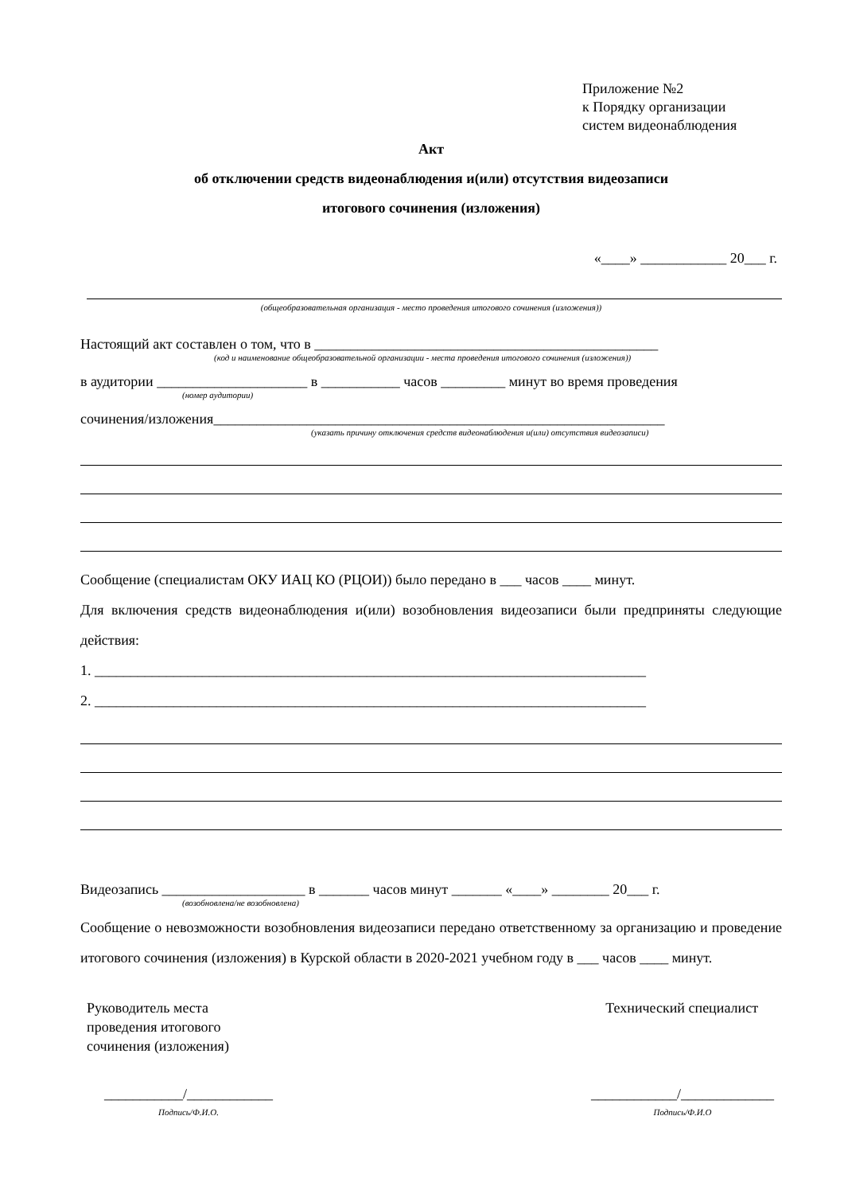Приложение №2
к Порядку организации
систем видеонаблюдения
Акт
об отключении средств видеонаблюдения и(или) отсутствия видеозаписи
итогового сочинения (изложения)
«____» ____________ 20___ г.
(общеобразовательная организация - место проведения итогового сочинения (изложения))
Настоящий акт составлен о том, что в ________________________________________________
(код и наименование общеобразовательной организации - места проведения итогового сочинения (изложения))
в аудитории _____________________ в ___________ часов _________ минут во время проведения
(номер аудитории)
сочинения/изложения_______________________________________________________________
(указать причину отключения средств видеонаблюдения и(или) отсутствия видеозаписи)
Сообщение (специалистам ОКУ ИАЦ КО (РЦОИ)) было передано в ___ часов ____ минут.
Для включения средств видеонаблюдения и(или) возобновления видеозаписи были предприняты следующие действия:
1. _____________________________________________________________________________
2. _____________________________________________________________________________
Видеозапись ____________________ в _______ часов минут _______ «____» ________ 20___ г.
(возобновлена/не возобновлена)
Сообщение о невозможности возобновления видеозаписи передано ответственному за организацию и проведение итогового сочинения (изложения) в Курской области в 2020-2021 учебном году в ___ часов ____ минут.
Руководитель места
проведения итогового
сочинения (изложения)
Технический специалист
___________/____________
Подпись/Ф.И.О.
____________/_____________
Подпись/Ф.И.О